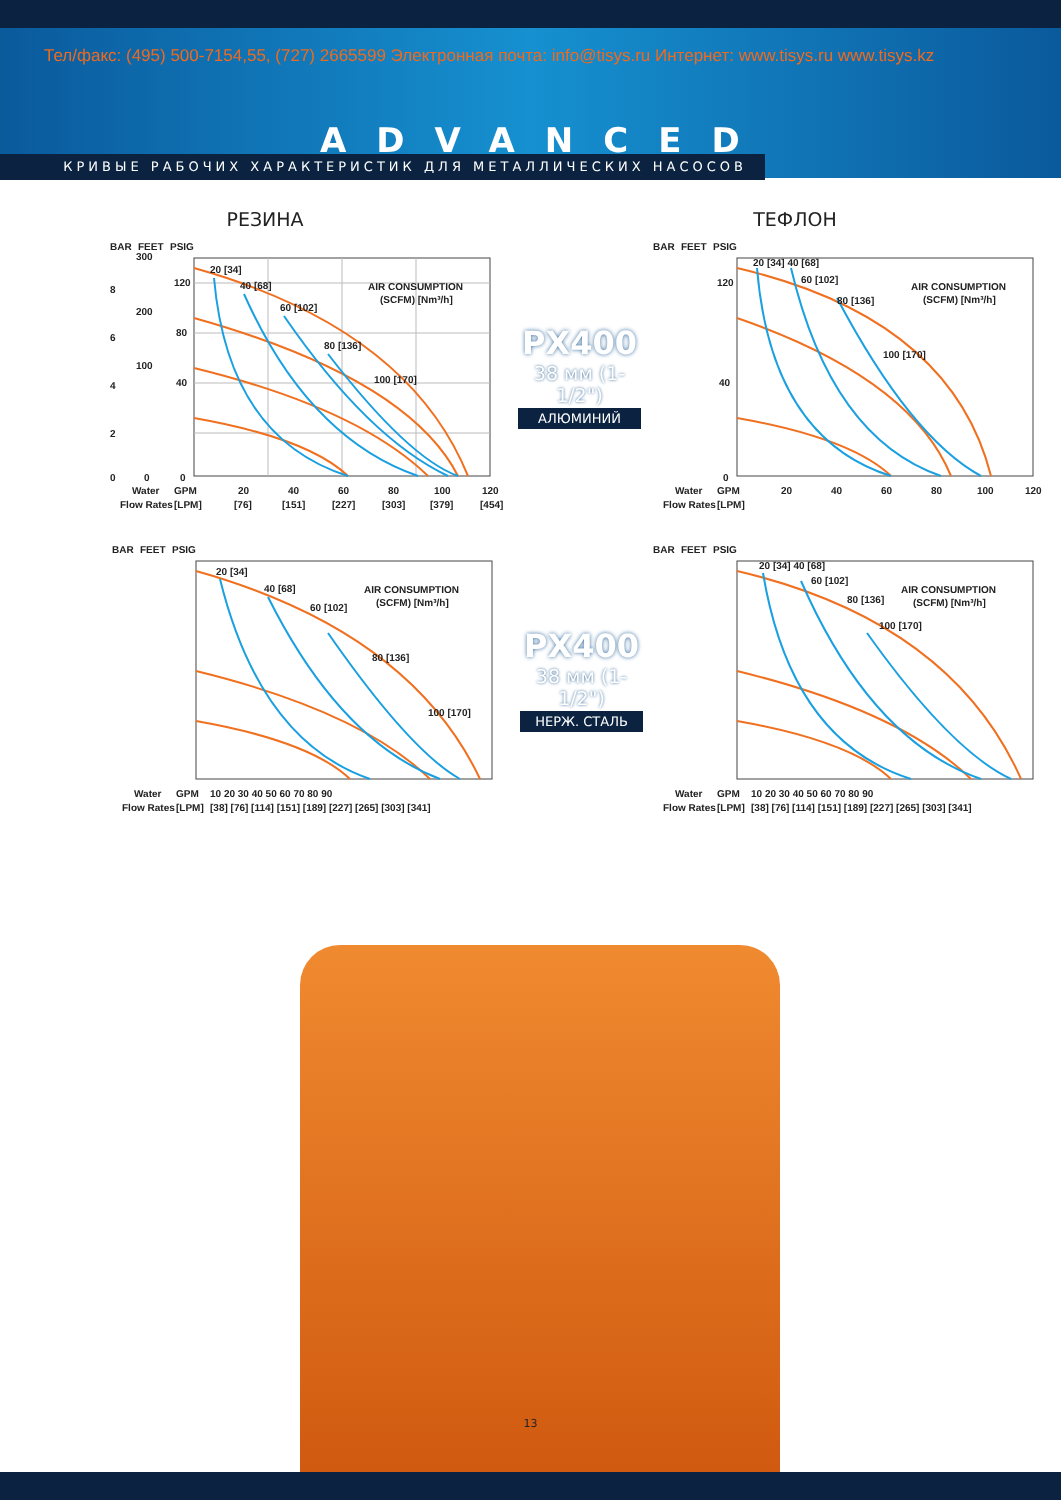Тел/факс: (495) 500-7154,55, (727) 2665599 Электронная почта: info@tisys.ru Интернет: www.tisys.ru www.tisys.kz
ADVANCED
КРИВЫЕ РАБОЧИХ ХАРАКТЕРИСТИК ДЛЯ МЕТАЛЛИЧЕСКИХ НАСОСОВ
РЕЗИНА ТЕФЛОН
BAR
FEET
PSIG
20 [34]
40 [68]
60 [102]
80 [136]
100 [170]
AIR CONSUMPTION
(SCFM) [Nm³/h]
8
6
4
2
0
300
200
100
0
120
80
40
0
Water
Flow Rates
GPM
[LPM]
20
40
60
80
100
120
[76]
[151]
[227]
[303]
[379]
[454]
PX400
38 мм (1-1/2")
АЛЮМИНИЙ
BAR
FEET
PSIG
20 [34] 40 [68]
60 [102]
80 [136]
100 [170]
AIR CONSUMPTION
(SCFM) [Nm³/h]
120
40
0
Water
Flow Rates
GPM
[LPM]
20
40
60
80
100
120
BAR
FEET
PSIG
20 [34]
40 [68]
60 [102]
80 [136]
100 [170]
AIR CONSUMPTION
(SCFM) [Nm³/h]
Water
Flow Rates
GPM
[LPM]
10 20 30 40 50 60 70 80 90
[38] [76] [114] [151] [189] [227] [265] [303] [341]
PX400
38 мм (1-1/2")
НЕРЖ. СТАЛЬ
BAR
FEET
PSIG
20 [34] 40 [68]
60 [102]
80 [136]
100 [170]
AIR CONSUMPTION
(SCFM) [Nm³/h]
Water
Flow Rates
GPM
[LPM]
10 20 30 40 50 60 70 80 90
[38] [76] [114] [151] [189] [227] [265] [303] [341]
13